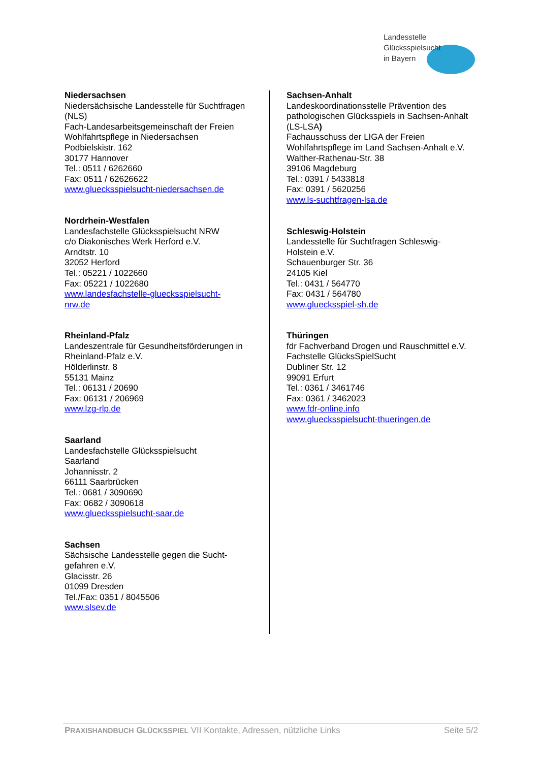Landesstelle
Glücksspielsucht
in Bayern
Niedersachsen
Niedersächsische Landesstelle für Suchtfragen (NLS)
Fach-Landesarbeitsgemeinschaft der Freien Wohlfahrtspflege in Niedersachsen
Podbielskistr. 162
30177 Hannover
Tel.: 0511 / 6262660
Fax: 0511 / 62626622
www.gluecksspielsucht-niedersachsen.de
Nordrhein-Westfalen
Landesfachstelle Glücksspielsucht NRW
c/o Diakonisches Werk Herford e.V.
Arndtstr. 10
32052 Herford
Tel.: 05221 / 1022660
Fax: 05221 / 1022680
www.landesfachstelle-gluecksspielsucht-
nrw.de
Rheinland-Pfalz
Landeszentrale für Gesundheitsförderungen in Rheinland-Pfalz e.V.
Hölderlinstr. 8
55131 Mainz
Tel.: 06131 / 20690
Fax: 06131 / 206969
www.lzg-rlp.de
Saarland
Landesfachstelle Glücksspielsucht
Saarland
Johannisstr. 2
66111 Saarbrücken
Tel.: 0681 / 3090690
Fax: 0682 / 3090618
www.gluecksspielsucht-saar.de
Sachsen
Sächsische Landesstelle gegen die Sucht-
gefahren e.V.
Glacisstr. 26
01099 Dresden
Tel./Fax: 0351 / 8045506
www.slsev.de
Sachsen-Anhalt
Landeskoordinationsstelle Prävention des pathologischen Glücksspiels in Sachsen-Anhalt (LS-LSA)
Fachausschuss der LIGA der Freien Wohlfahrtspflege im Land Sachsen-Anhalt e.V.
Walther-Rathenau-Str. 38
39106 Magdeburg
Tel.: 0391 / 5433818
Fax: 0391 / 5620256
www.ls-suchtfragen-lsa.de
Schleswig-Holstein
Landesstelle für Suchtfragen Schleswig-
Holstein e.V.
Schauenburger Str. 36
24105 Kiel
Tel.: 0431 / 564770
Fax: 0431 / 564780
www.gluecksspiel-sh.de
Thüringen
fdr Fachverband Drogen und Rauschmittel e.V.
Fachstelle GlücksSpielSucht
Dubliner Str. 12
99091 Erfurt
Tel.: 0361 / 3461746
Fax: 0361 / 3462023
www.fdr-online.info
www.gluecksspielsucht-thueringen.de
PRAXISHANDBUCH GLÜCKSSPIEL VII Kontakte, Adressen, nützliche Links Seite 5/2